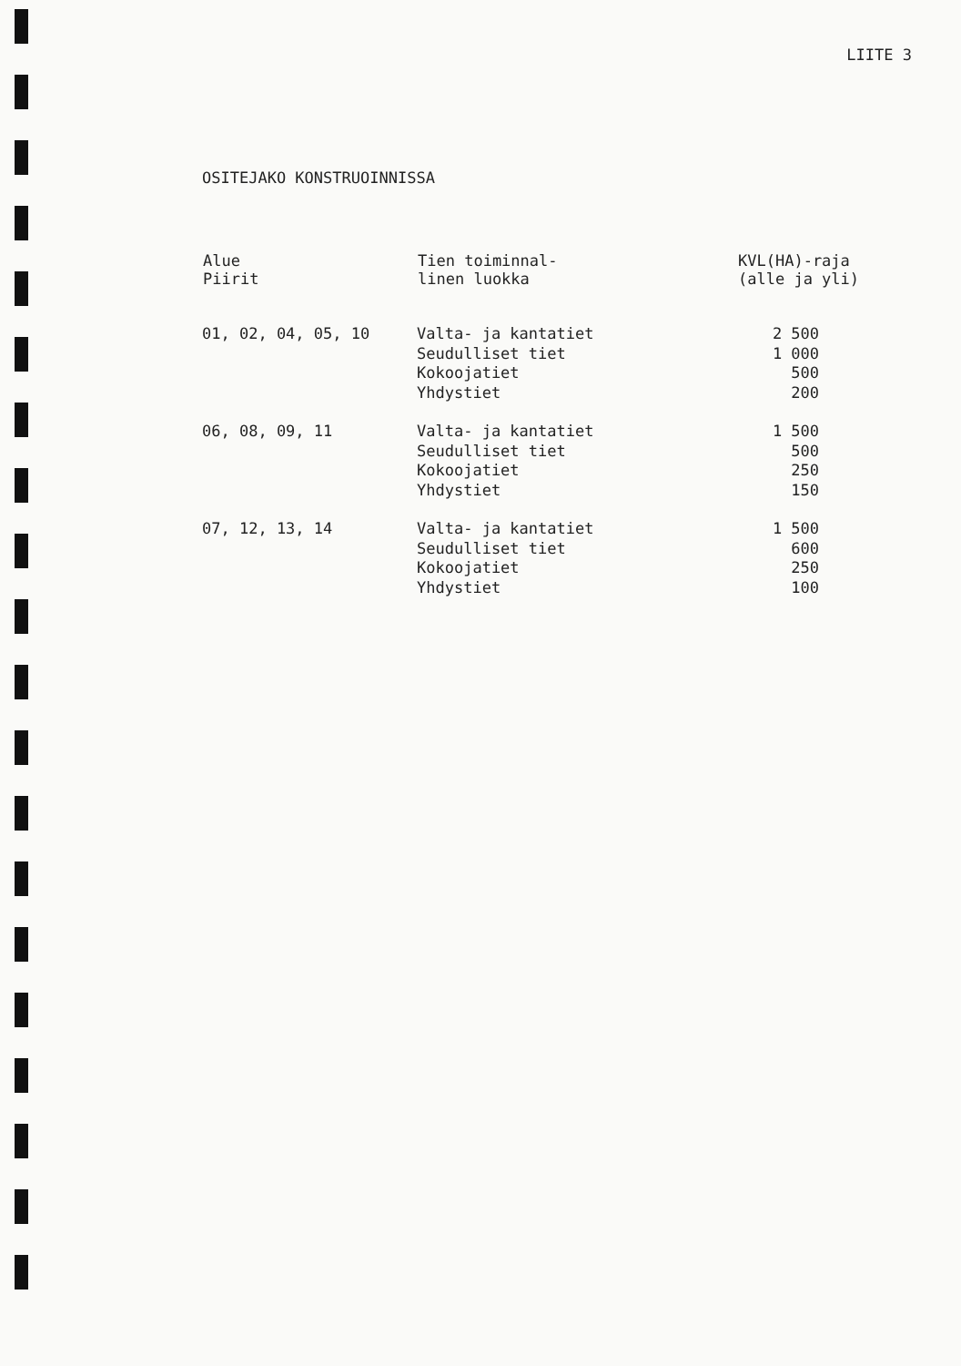LIITE 3
OSITEJAKO KONSTRUOINNISSA
| Alue Piirit | Tien toiminnal- linen luokka | KVL(HA)-raja (alle ja yli) |
| --- | --- | --- |
| 01, 02, 04, 05, 10 | Valta- ja kantatiet Seudulliset tiet Kokoojatiet Yhdystiet | 2 500 1 000 500 200 |
| 06, 08, 09, 11 | Valta- ja kantatiet Seudulliset tiet Kokoojatiet Yhdystiet | 1 500 500 250 150 |
| 07, 12, 13, 14 | Valta- ja kantatiet Seudulliset tiet Kokoojatiet Yhdystiet | 1 500 600 250 100 |